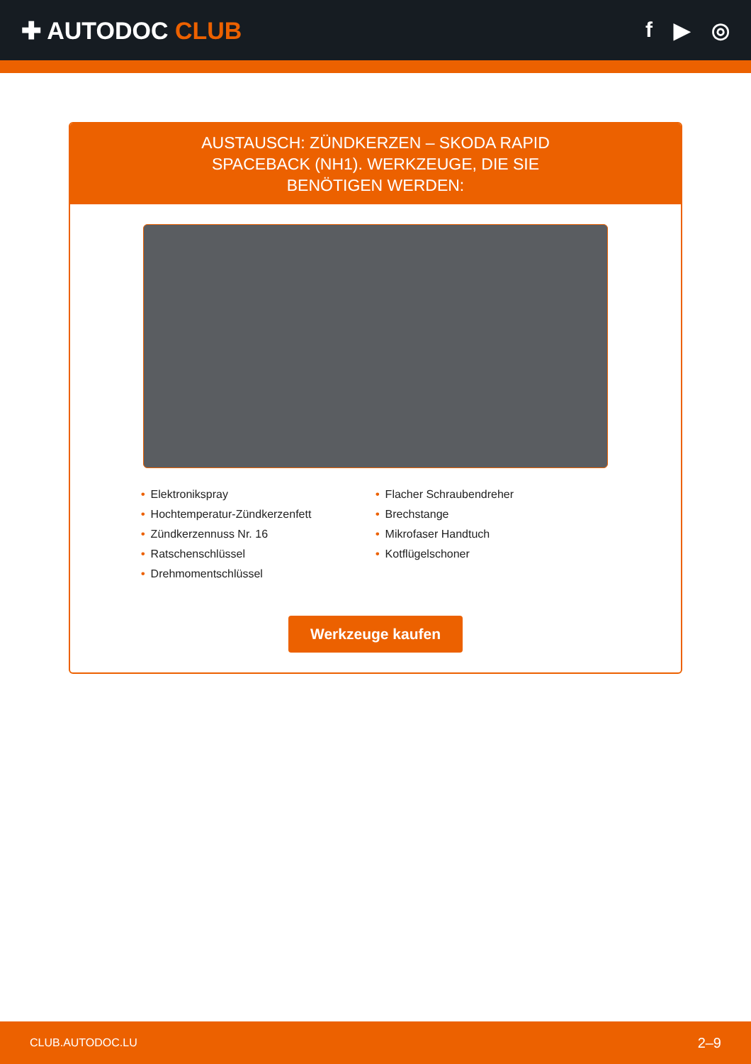✚ AUTODOC CLUB f ▶ ◎
AUSTAUSCH: ZÜNDKERZEN – SKODA RAPID SPACEBACK (NH1). WERKZEUGE, DIE SIE BENÖTIGEN WERDEN:
• Elektronikspray
• Flacher Schraubendreher
• Hochtemperatur-Zündkerzenfett
• Brechstange
• Zündkerzennuss Nr. 16
• Mikrofaser Handtuch
• Ratschenschlüssel
• Kotflügelschoner
• Drehmomentschlüssel
Werkzeuge kaufen
CLUB.AUTODOC.LU 2–9